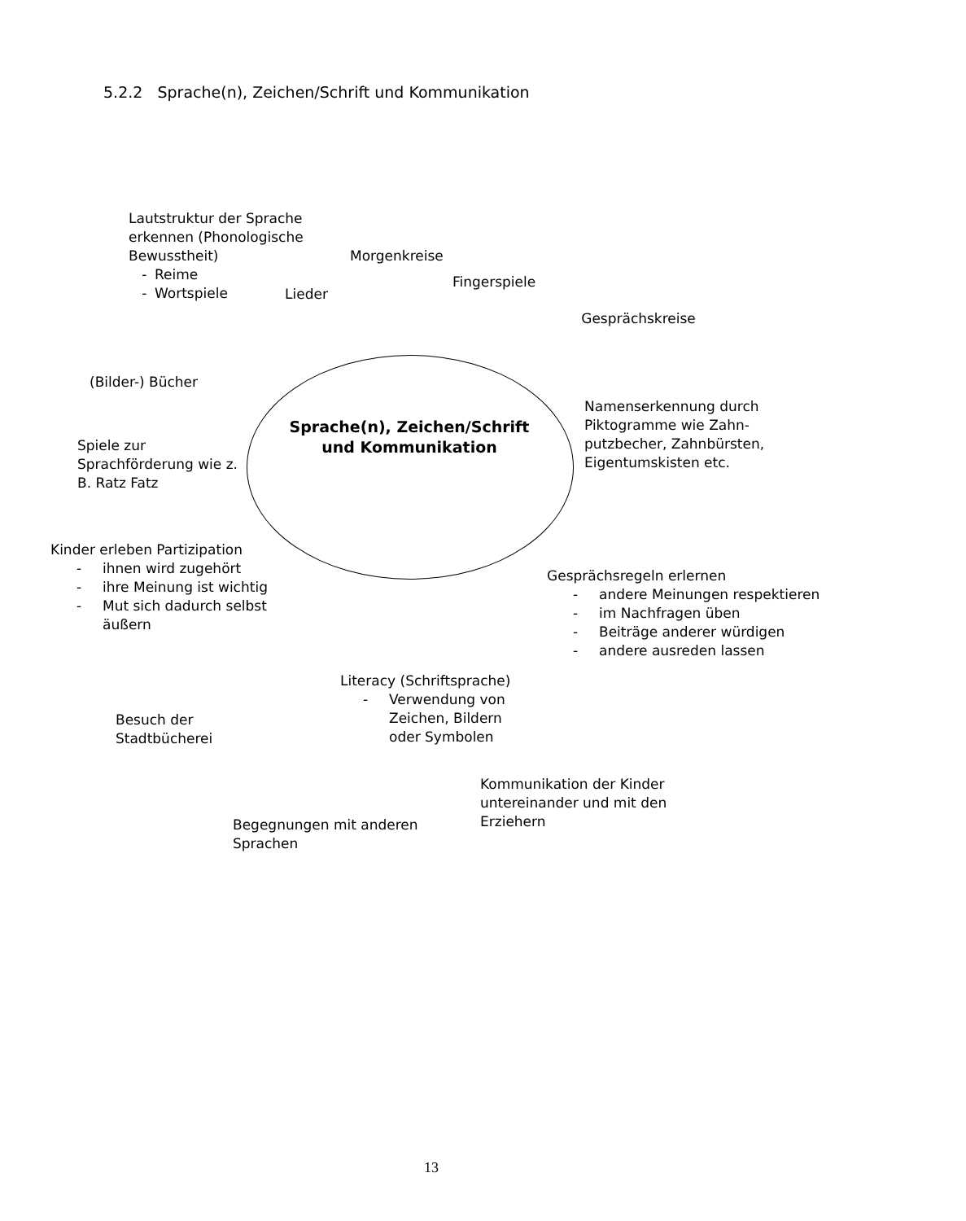5.2.2 Sprache(n), Zeichen/Schrift und Kommunikation
Lautstruktur der Sprache erkennen (Phonologische Bewusstheit)
- Reime
- Wortspiele
Morgenkreise
Lieder
Fingerspiele
Gesprächskreise
(Bilder-) Bücher
Spiele zur Sprachförderung wie z. B. Ratz Fatz
Sprache(n), Zeichen/Schrift und Kommunikation
Namenserkennung durch Piktogramme wie Zahn-putzbecher, Zahnbürsten, Eigentumskisten etc.
Kinder erleben Partizipation
- ihnen wird zugehört
- ihre Meinung ist wichtig
- Mut sich dadurch selbst äußern
Gesprächsregeln erlernen
- andere Meinungen respektieren
- im Nachfragen üben
- Beiträge anderer würdigen
- andere ausreden lassen
Besuch der Stadtbücherei
Literacy (Schriftsprache)
- Verwendung von Zeichen, Bildern oder Symbolen
Begegnungen mit anderen Sprachen
Kommunikation der Kinder untereinander und mit den Erziehern
13